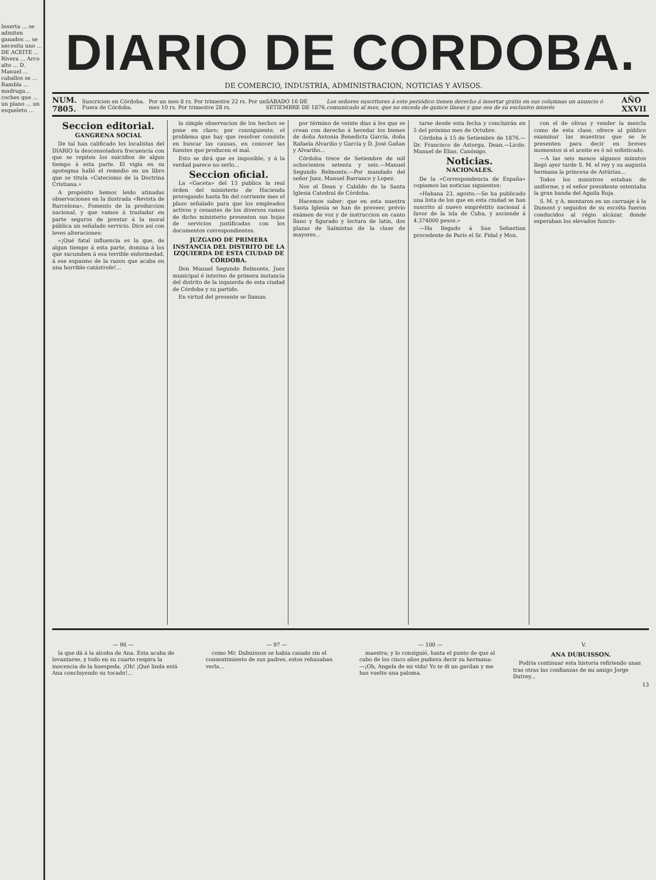Inserta ... se admiten ganados ... se necesita uno ... DE ACEITE ... Rivera ... Arco alto ... D. Manuel ... caballos se ... Rambla ... madruga... coches que ... un piano ... un esqueleto ...
DIARIO DE CORDOBA.
DE COMERCIO, INDUSTRIA, ADMINISTRACION, NOTICIAS Y AVISOS.
NUM. 7805. Suscricion en Córdoba. Fuera de Córdoba. Por un mes 8 rs. Por trimestre 22 rs. Por un mes 10 rs. Por trimestre 28 rs. SÁBADO 16 DE SETIEMBRE DE 1876. Los señores suscritores á este periódico tienen derecho á insertar grátis en sus columnas un anuncio ó comunicado al mes, que no exceda de quince líneas y que sea de su esclusivo interés AÑO XXVII
Seccion editorial.
GANGRENA SOCIAL
De tal han calificado los localistas del DIARIO la desconsoladora frecuencia con que se repiten los suicidios de algun tiempo á esta parte. El vigía en su apotegma halló el remedio en un libro que se titula «Catecismo de la Doctrina Cristiana.»
A propósito hemos leido atinadas observaciones en la ilustrada «Revista de Barcelona», Fomento de la produccion nacional, y que vamos á trasladar en parte seguros de prestar á la moral pública un señalado servicio. Dice así con leves alteraciones:
«¡Qué fatal influencia es la que, de algun tiempo á esta parte, domina á los que sucumben á esa terrible enfermedad, á ese espasmo de la razon que acaba en una horrible catástrofe!...
la simple observacion de los hechos se pone en claro; por consiguiente, el problema que hay que resolver consiste en buscar las causas, en conocer las fuentes que producen el mal.
Esto se dirá que es imposible, y á la verdad parece no serlo...
Seccion oficial.
La «Gaceta» del 13 publica la real órden del ministerio de Hacienda prorogando hasta fin del corriente mes el plazo señalado para que los empleados activos y cesantes de los diversos ramos de dicho ministerio presenten sus hojas de servicios justificadas con los documentos correspondientes.
JUZGADO DE PRIMERA INSTANCIA DEL DISTRITO DE LA IZQUIERDA DE ESTA CIUDAD DE CÓRDOBA.
Don Manuel Segundo Belmonte, Juez municipal é interino de primera instancia del distrito de la izquierda de esta ciudad de Córdoba y su partido.
En virtud del presente se llaman
por término de veinte dias á los que se crean con derecho á heredar los bienes de doña Antonia Benedicta García, doña Rafaela Alvariño y García y D. José Gañan y Alvariño...
Córdoba trece de Setiembre de mil ochocientos setenta y seis.—Manuel Segundo Belmonte.—Por mandado del señor Juez, Manuel Barranco y Lopez.
Nos el Dean y Cabildo de la Santa Iglesia Catedral de Córdoba.
Hacemos saber: que en esta nuestra Santa Iglesia se han de proveer, prévio exámen de voz y de instruccion en canto llano y figurado y lectura de latin, dos plazas de Salmistas de la clase de mayores...
tarse desde esta fecha y concluirán en 5 del próximo mes de Octubre.
Córdoba á 15 de Setiembre de 1876.—Dr. Francisco de Astorga, Dean.—Licdo. Manuel de Elias, Canónigo.
Noticias.
NACIONALES.
De la «Correspondencia de España» copiamos las noticias siguientes:
«Habana 23, agosto.—Se ha publicado una lista de los que en esta ciudad se han suscrito al nuevo empréstito nacional á favor de la isla de Cuba, y asciende á 4.374000 pesos.»
—Ha llegado á San Sebastian procedente de Paris el Sr. Fidal y Mon.
con el de olivas y vender la mezcla como de esta clase, ofrece al público examinar las muestras que se le presenten para decir en breves momentos si el aceite es ó nó sofisticado.
—A las seis menos algunos minutos llegó ayer tarde S. M. el rey y su augusta hermana la princesa de Astúrias...
Todos los ministros estaban de uniforme, y el señor presidente ostentaba la gran banda del Aguila Roja.
S. M. y A. montaron en un carruaje á la Dumont y seguidos de su escolta fueron conducidos al régio alcázar, donde esperaban los elevados funcio-
— 96 —
la que dá á la alcoba de Ana. Esta acaba de levantarse, y todo en su cuarto respira la inocencia de la huespeda. ¡Oh! ¡Qué linda está Ana concluyendo su tocado!...
— 97 —
como Mr. Dubuisson se habia casado sin el consentimiento de sus padres, estos rehusaban verla...
— 100 —
maestra; y lo consiguió, hasta el punto de que al cabo de los cinco años pudiera decir su hermana: —¡Oh, Angela de mi vida! Yo te di un gavilan y me has vuelto una paloma.
V.
ANA DUBUISSON.
Podria continuar esta historia refiriendo unas tras otras las confianzas de mi amigo Jorge Dutrey...
13